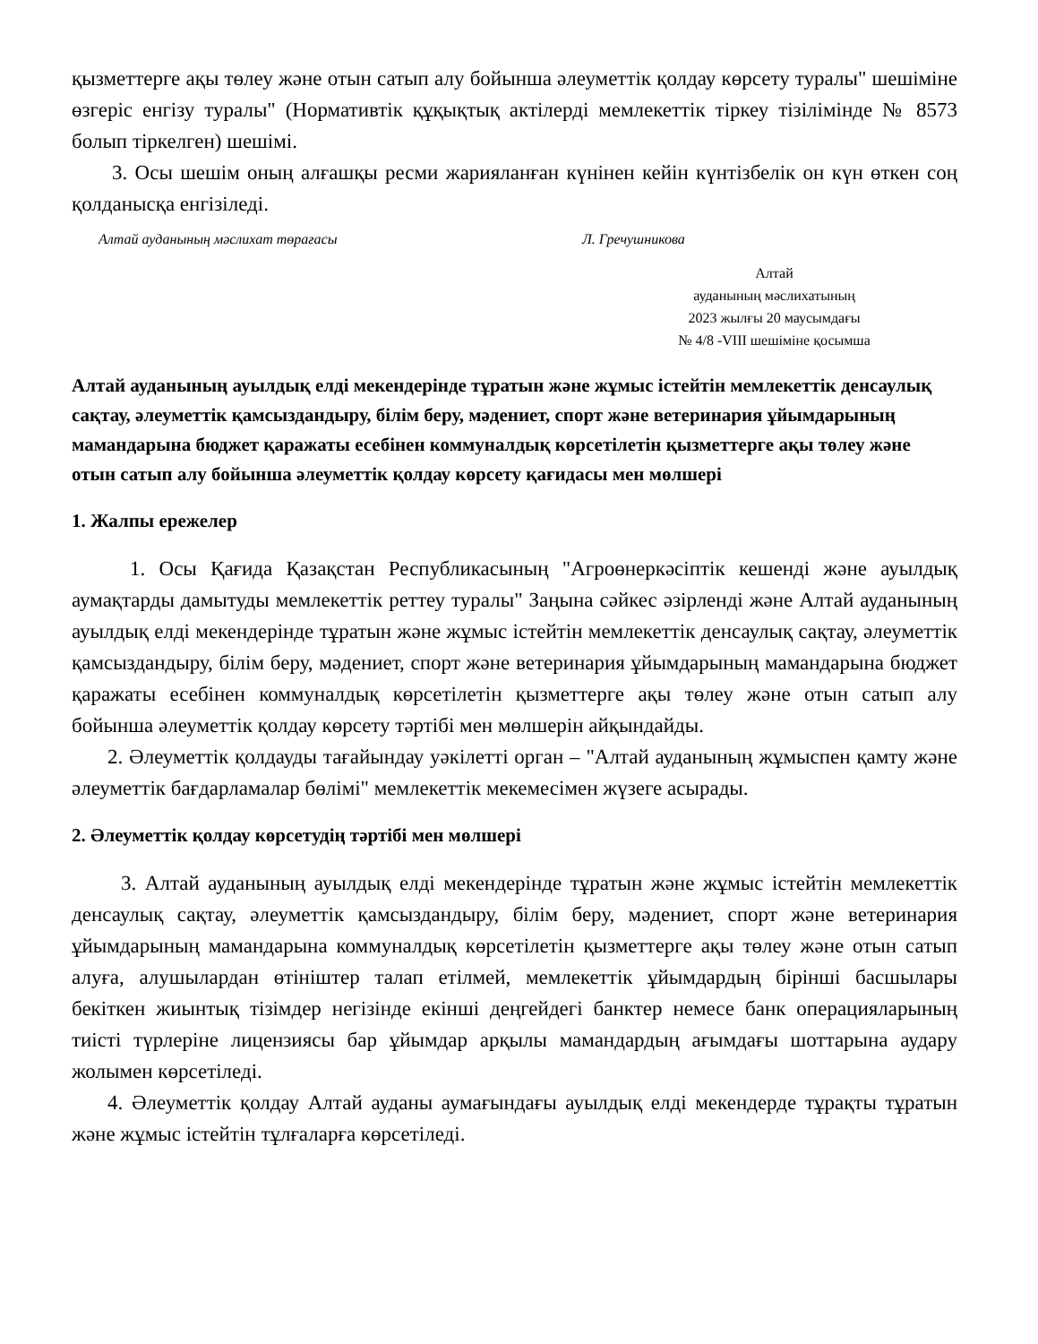қызметтерге ақы төлеу және отын сатып алу бойынша әлеуметтік қолдау көрсету туралы" шешіміне өзгеріс енгізу туралы" (Нормативтік құқықтық актілерді мемлекеттік тіркеу тізілімінде № 8573 болып тіркелген) шешімі.
3. Осы шешім оның алғашқы ресми жарияланған күнінен кейін күнтізбелік он күн өткен соң қолданысқа енгізіледі.
Алтай ауданының мәслихат төрағасы Л. Гречушникова
Алтай
ауданының мәслихатының
2023 жылғы 20 маусымдағы
№ 4/8 -VIII шешіміне қосымша
Алтай ауданының ауылдық елді мекендерінде тұратын және жұмыс істейтін мемлекеттік денсаулық сақтау, әлеуметтік қамсыздандыру, білім беру, мәдениет, спорт және ветеринария ұйымдарының мамандарына бюджет қаражаты есебінен коммуналдық көрсетілетін қызметтерге ақы төлеу және отын сатып алу бойынша әлеуметтік қолдау көрсету қағидасы мен мөлшері
1. Жалпы ережелер
1. Осы Қағида Қазақстан Республикасының "Агроөнеркәсіптік кешенді және ауылдық аумақтарды дамытуды мемлекеттік реттеу туралы" Заңына сәйкес әзірленді және Алтай ауданының ауылдық елді мекендерінде тұратын және жұмыс істейтін мемлекеттік денсаулық сақтау, әлеуметтік қамсыздандыру, білім беру, мәдениет, спорт және ветеринария ұйымдарының мамандарына бюджет қаражаты есебінен коммуналдық көрсетілетін қызметтерге ақы төлеу және отын сатып алу бойынша әлеуметтік қолдау көрсету тәртібі мен мөлшерін айқындайды.
2. Әлеуметтік қолдауды тағайындау уәкілетті орган – "Алтай ауданының жұмыспен қамту және әлеуметтік бағдарламалар бөлімі" мемлекеттік мекемесімен жүзеге асырады.
2. Әлеуметтік қолдау көрсетудің тәртібі мен мөлшері
3. Алтай ауданының ауылдық елді мекендерінде тұратын және жұмыс істейтін мемлекеттік денсаулық сақтау, әлеуметтік қамсыздандыру, білім беру, мәдениет, спорт және ветеринария ұйымдарының мамандарына коммуналдық көрсетілетін қызметтерге ақы төлеу және отын сатып алуға, алушылардан өтініштер талап етілмей, мемлекеттік ұйымдардың бірінші басшылары бекіткен жиынтық тізімдер негізінде екінші деңгейдегі банктер немесе банк операцияларының тиісті түрлеріне лицензиясы бар ұйымдар арқылы мамандардың ағымдағы шоттарына аудару жолымен көрсетіледі.
4. Әлеуметтік қолдау Алтай ауданы аумағындағы ауылдық елді мекендерде тұрақты тұратын және жұмыс істейтін тұлғаларға көрсетіледі.